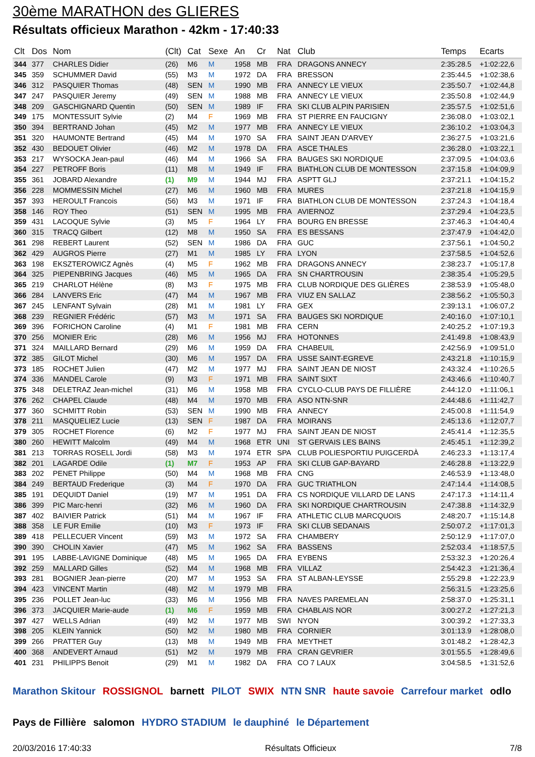30ème MARATHON des GLIERES
Résultats officieux Marathon - 42km - 17:40:33
| Clt | Dos | Nom | (Clt) | Cat | Sexe | An | Cr | Nat | Club | Temps | Ecarts |
| --- | --- | --- | --- | --- | --- | --- | --- | --- | --- | --- | --- |
| 344 | 377 | CHARLES Didier | (26) | M6 | M | 1958 | MB | FRA | DRAGONS ANNECY | 2:35:28.5 | +1:02:22,6 |
| 345 | 359 | SCHUMMER David | (55) | M3 | M | 1972 | DA | FRA | BRESSON | 2:35:44.5 | +1:02:38,6 |
| 346 | 312 | PASQUIER Thomas | (48) | SEN | M | 1990 | MB | FRA | ANNECY LE VIEUX | 2:35:50.7 | +1:02:44,8 |
| 347 | 247 | PASQUIER Jeremy | (49) | SEN | M | 1988 | MB | FRA | ANNECY LE VIEUX | 2:35:50.8 | +1:02:44,9 |
| 348 | 209 | GASCHIGNARD Quentin | (50) | SEN | M | 1989 | IF | FRA | SKI CLUB ALPIN PARISIEN | 2:35:57.5 | +1:02:51,6 |
| 349 | 175 | MONTESSUIT Sylvie | (2) | M4 | F | 1969 | MB | FRA | ST PIERRE EN FAUCIGNY | 2:36:08.0 | +1:03:02,1 |
| 350 | 394 | BERTRAND Johan | (45) | M2 | M | 1977 | MB | FRA | ANNECY LE VIEUX | 2:36:10.2 | +1:03:04,3 |
| 351 | 320 | HAUMONTE Bertrand | (45) | M4 | M | 1970 | SA | FRA | SAINT JEAN D'ARVEY | 2:36:27.5 | +1:03:21,6 |
| 352 | 430 | BEDOUET Olivier | (46) | M2 | M | 1978 | DA | FRA | ASCE THALES | 2:36:28.0 | +1:03:22,1 |
| 353 | 217 | WYSOCKA Jean-paul | (46) | M4 | M | 1966 | SA | FRA | BAUGES SKI NORDIQUE | 2:37:09.5 | +1:04:03,6 |
| 354 | 227 | PETROFF Boris | (11) | M8 | M | 1949 | IF | FRA | BIATHLON CLUB DE MONTESSON | 2:37:15.8 | +1:04:09,9 |
| 355 | 361 | JOBARD Alexandre | (1) | M9 | M | 1944 | MJ | FRA | ASPTT GLJ | 2:37:21.1 | +1:04:15,2 |
| 356 | 228 | MOMMESSIN Michel | (27) | M6 | M | 1960 | MB | FRA | MURES | 2:37:21.8 | +1:04:15,9 |
| 357 | 393 | HEROULT Francois | (56) | M3 | M | 1971 | IF | FRA | BIATHLON CLUB DE MONTESSON | 2:37:24.3 | +1:04:18,4 |
| 358 | 146 | ROY Theo | (51) | SEN | M | 1995 | MB | FRA | AVIERNOZ | 2:37:29.4 | +1:04:23,5 |
| 359 | 431 | LACOQUE Sylvie | (3) | M5 | F | 1964 | LY | FRA | BOURG EN BRESSE | 2:37:46.3 | +1:04:40,4 |
| 360 | 315 | TRACQ Gilbert | (12) | M8 | M | 1950 | SA | FRA | ES BESSANS | 2:37:47.9 | +1:04:42,0 |
| 361 | 298 | REBERT Laurent | (52) | SEN | M | 1986 | DA | FRA | GUC | 2:37:56.1 | +1:04:50,2 |
| 362 | 429 | AUGROS Pierre | (27) | M1 | M | 1985 | LY | FRA | LYON | 2:37:58.5 | +1:04:52,6 |
| 363 | 198 | EKSZTEROWICZ Agnès | (4) | M5 | F | 1962 | MB | FRA | DRAGONS ANNECY | 2:38:23.7 | +1:05:17,8 |
| 364 | 325 | PIEPENBRING Jacques | (46) | M5 | M | 1965 | DA | FRA | SN CHARTROUSIN | 2:38:35.4 | +1:05:29,5 |
| 365 | 219 | CHARLOT Hélène | (8) | M3 | F | 1975 | MB | FRA | CLUB NORDIQUE DES GLIÈRES | 2:38:53.9 | +1:05:48,0 |
| 366 | 284 | LANVERS Eric | (47) | M4 | M | 1967 | MB | FRA | VIUZ EN SALLAZ | 2:38:56.2 | +1:05:50,3 |
| 367 | 245 | LENFANT Sylvain | (28) | M1 | M | 1981 | LY | FRA | GEX | 2:39:13.1 | +1:06:07,2 |
| 368 | 239 | REGNIER Frédéric | (57) | M3 | M | 1971 | SA | FRA | BAUGES SKI NORDIQUE | 2:40:16.0 | +1:07:10,1 |
| 369 | 396 | FORICHON Caroline | (4) | M1 | F | 1981 | MB | FRA | CERN | 2:40:25.2 | +1:07:19,3 |
| 370 | 256 | MONIER Eric | (28) | M6 | M | 1956 | MJ | FRA | HOTONNES | 2:41:49.8 | +1:08:43,9 |
| 371 | 324 | MAILLARD Bernard | (29) | M6 | M | 1959 | DA | FRA | CHABEUIL | 2:42:56.9 | +1:09:51,0 |
| 372 | 385 | GILOT Michel | (30) | M6 | M | 1957 | DA | FRA | USSE SAINT-EGREVE | 2:43:21.8 | +1:10:15,9 |
| 373 | 185 | ROCHET Julien | (47) | M2 | M | 1977 | MJ | FRA | SAINT JEAN DE NIOST | 2:43:32.4 | +1:10:26,5 |
| 374 | 336 | MANDEL Carole | (9) | M3 | F | 1971 | MB | FRA | SAINT SIXT | 2:43:46.6 | +1:10:40,7 |
| 375 | 348 | DELETRAZ Jean-michel | (31) | M6 | M | 1958 | MB | FRA | CYCLO-CLUB PAYS DE FILLIÈRE | 2:44:12.0 | +1:11:06,1 |
| 376 | 262 | CHAPEL Claude | (48) | M4 | M | 1970 | MB | FRA | ASO NTN-SNR | 2:44:48.6 | +1:11:42,7 |
| 377 | 360 | SCHMITT Robin | (53) | SEN | M | 1990 | MB | FRA | ANNECY | 2:45:00.8 | +1:11:54,9 |
| 378 | 211 | MASQUELIEZ Lucie | (13) | SEN | F | 1987 | DA | FRA | MOIRANS | 2:45:13.6 | +1:12:07,7 |
| 379 | 305 | ROCHET Florence | (6) | M2 | F | 1977 | MJ | FRA | SAINT JEAN DE NIOST | 2:45:41.4 | +1:12:35,5 |
| 380 | 260 | HEWITT Malcolm | (49) | M4 | M | 1968 | ETR | UNI | ST GERVAIS LES BAINS | 2:45:45.1 | +1:12:39,2 |
| 381 | 213 | TORRAS ROSELL Jordi | (58) | M3 | M | 1974 | ETR | SPA | CLUB POLIESPORTIU PUIGCERDÀ | 2:46:23.3 | +1:13:17,4 |
| 382 | 201 | LAGARDE Odile | (1) | M7 | F | 1953 | AP | FRA | SKI CLUB GAP-BAYARD | 2:46:28.8 | +1:13:22,9 |
| 383 | 202 | PENET Philippe | (50) | M4 | M | 1968 | MB | FRA | CNG | 2:46:53.9 | +1:13:48,0 |
| 384 | 249 | BERTAUD Frederique | (3) | M4 | F | 1970 | DA | FRA | GUC TRIATHLON | 2:47:14.4 | +1:14:08,5 |
| 385 | 191 | DEQUIDT Daniel | (19) | M7 | M | 1951 | DA | FRA | CS NORDIQUE VILLARD DE LANS | 2:47:17.3 | +1:14:11,4 |
| 386 | 399 | PIC Marc-henri | (32) | M6 | M | 1960 | DA | FRA | SKI NORDIQUE CHARTROUSIN | 2:47:38.8 | +1:14:32,9 |
| 387 | 402 | BAIVIER Patrick | (51) | M4 | M | 1967 | IF | FRA | ATHLETIC CLUB MARCQUOIS | 2:48:20.7 | +1:15:14,8 |
| 388 | 358 | LE FUR Emilie | (10) | M3 | F | 1973 | IF | FRA | SKI CLUB SEDANAIS | 2:50:07.2 | +1:17:01,3 |
| 389 | 418 | PELLECUER Vincent | (59) | M3 | M | 1972 | SA | FRA | CHAMBERY | 2:50:12.9 | +1:17:07,0 |
| 390 | 390 | CHOLIN Xavier | (47) | M5 | M | 1962 | SA | FRA | BASSENS | 2:52:03.4 | +1:18:57,5 |
| 391 | 195 | LABBE-LAVIGNE Dominique | (48) | M5 | M | 1965 | DA | FRA | EYBENS | 2:53:32.3 | +1:20:26,4 |
| 392 | 259 | MALLARD Gilles | (52) | M4 | M | 1968 | MB | FRA | VILLAZ | 2:54:42.3 | +1:21:36,4 |
| 393 | 281 | BOGNIER Jean-pierre | (20) | M7 | M | 1953 | SA | FRA | ST ALBAN-LEYSSE | 2:55:29.8 | +1:22:23,9 |
| 394 | 423 | VINCENT Martin | (48) | M2 | M | 1979 | MB | FRA | | 2:56:31.5 | +1:23:25,6 |
| 395 | 236 | POLLET Jean-luc | (33) | M6 | M | 1956 | MB | FRA | NAVES PAREMELAN | 2:58:37.0 | +1:25:31,1 |
| 396 | 373 | JACQUIER Marie-aude | (1) | M6 | F | 1959 | MB | FRA | CHABLAIS NOR | 3:00:27.2 | +1:27:21,3 |
| 397 | 427 | WELLS Adrian | (49) | M2 | M | 1977 | MB | SWI | NYON | 3:00:39.2 | +1:27:33,3 |
| 398 | 205 | KLEIN Yannick | (50) | M2 | M | 1980 | MB | FRA | CORNIER | 3:01:13.9 | +1:28:08,0 |
| 399 | 266 | PRATTER Guy | (13) | M8 | M | 1949 | MB | FRA | MEYTHET | 3:01:48.2 | +1:28:42,3 |
| 400 | 368 | ANDEVERT Arnaud | (51) | M2 | M | 1979 | MB | FRA | CRAN GEVRIER | 3:01:55.5 | +1:28:49,6 |
| 401 | 231 | PHILIPPS Benoit | (29) | M1 | M | 1982 | DA | FRA | CO 7 LAUX | 3:04:58.5 | +1:31:52,6 |
Marathon Skitour ROSSIGNOL barnett PILOT SWIX NTN SNR haute savoie Carrefour market odlo Pays de Fillière salomon HYDRO STADIUM le dauphiné le Département
20/03/2016 17:40:33 Résultats Officieux 7/8